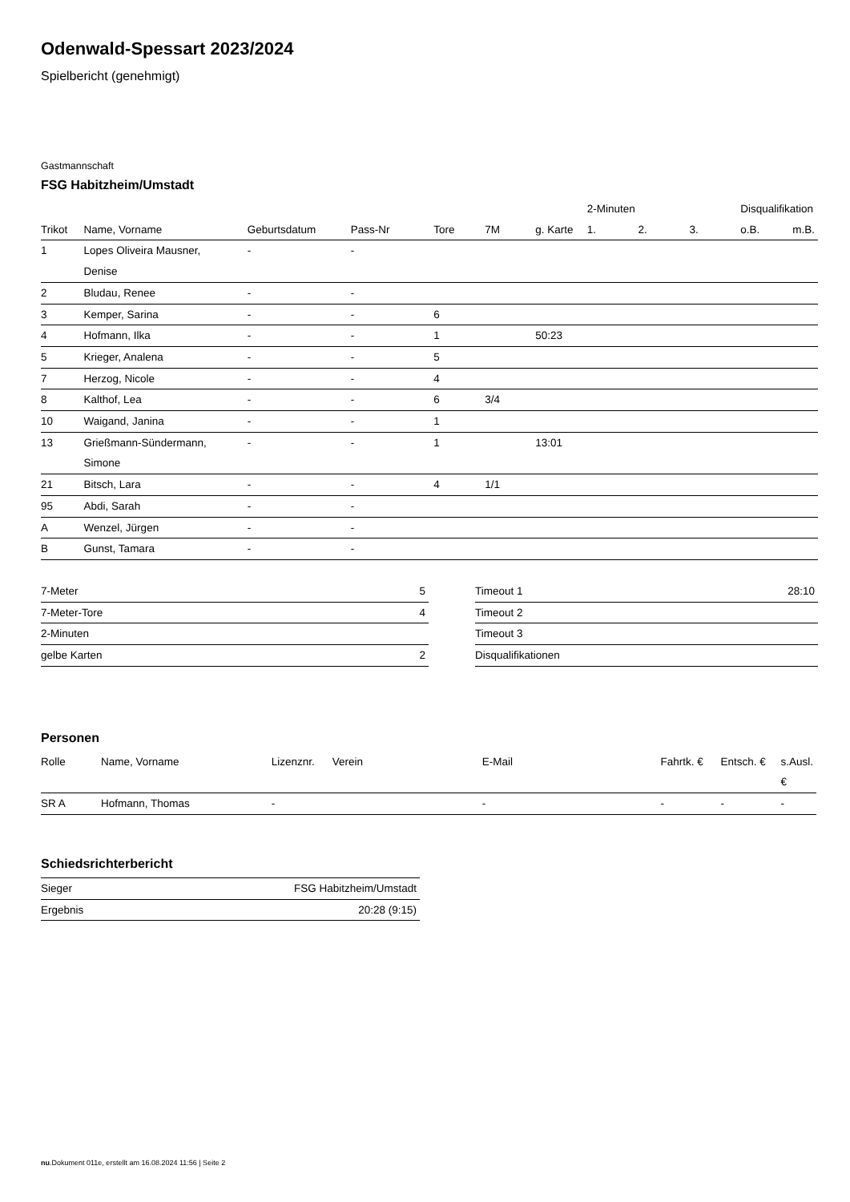Odenwald-Spessart 2023/2024
Spielbericht (genehmigt)
Gastmannschaft
FSG Habitzheim/Umstadt
| | | | | | | | 2-Minuten | | | Disqualifikation | |
| --- | --- | --- | --- | --- | --- | --- | --- | --- | --- | --- | --- |
| Trikot | Name, Vorname | Geburtsdatum | Pass-Nr | Tore | 7M | g. Karte | 1. | 2. | 3. | o.B. | m.B. |
| 1 | Lopes Oliveira Mausner, Denise | - | - | | | | | | | | |
| 2 | Bludau, Renee | - | - | | | | | | | | |
| 3 | Kemper, Sarina | - | - | 6 | | | | | | | |
| 4 | Hofmann, Ilka | - | - | 1 | | 50:23 | | | | | |
| 5 | Krieger, Analena | - | - | 5 | | | | | | | |
| 7 | Herzog, Nicole | - | - | 4 | | | | | | | |
| 8 | Kalthof, Lea | - | - | 6 | 3/4 | | | | | | |
| 10 | Waigand, Janina | - | - | 1 | | | | | | | |
| 13 | Grießmann-Sündermann, Simone | - | - | 1 | | 13:01 | | | | | |
| 21 | Bitsch, Lara | - | - | 4 | 1/1 | | | | | | |
| 95 | Abdi, Sarah | - | - | | | | | | | | |
| A | Wenzel, Jürgen | - | - | | | | | | | | |
| B | Gunst, Tamara | - | - | | | | | | | | |
| 7-Meter | 5 |
| 7-Meter-Tore | 4 |
| 2-Minuten | |
| gelbe Karten | 2 |
| Timeout 1 | 28:10 |
| Timeout 2 | |
| Timeout 3 | |
| Disqualifikationen | |
Personen
| Rolle | Name, Vorname | Lizenznr. | Verein | E-Mail | Fahrtk. € | Entsch. € | s.Ausl. € |
| --- | --- | --- | --- | --- | --- | --- | --- |
| SR A | Hofmann, Thomas | - | | - | - | - | - |
Schiedsrichterbericht
| Sieger | FSG Habitzheim/Umstadt |
| Ergebnis | 20:28 (9:15) |
nu.Dokument 011e, erstellt am 16.08.2024 11:56 | Seite 2